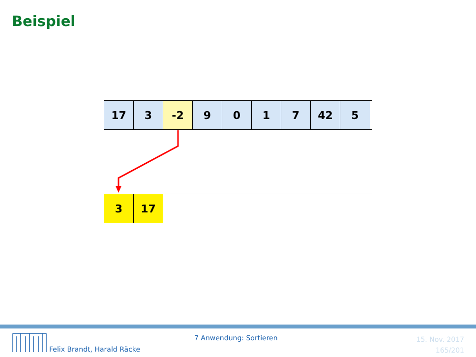Beispiel
17 3 -2 9 0 1 7 42 5
3 17
7 Anwendung: Sortieren
Felix Brandt, Harald Räcke
15. Nov. 2017
165/201